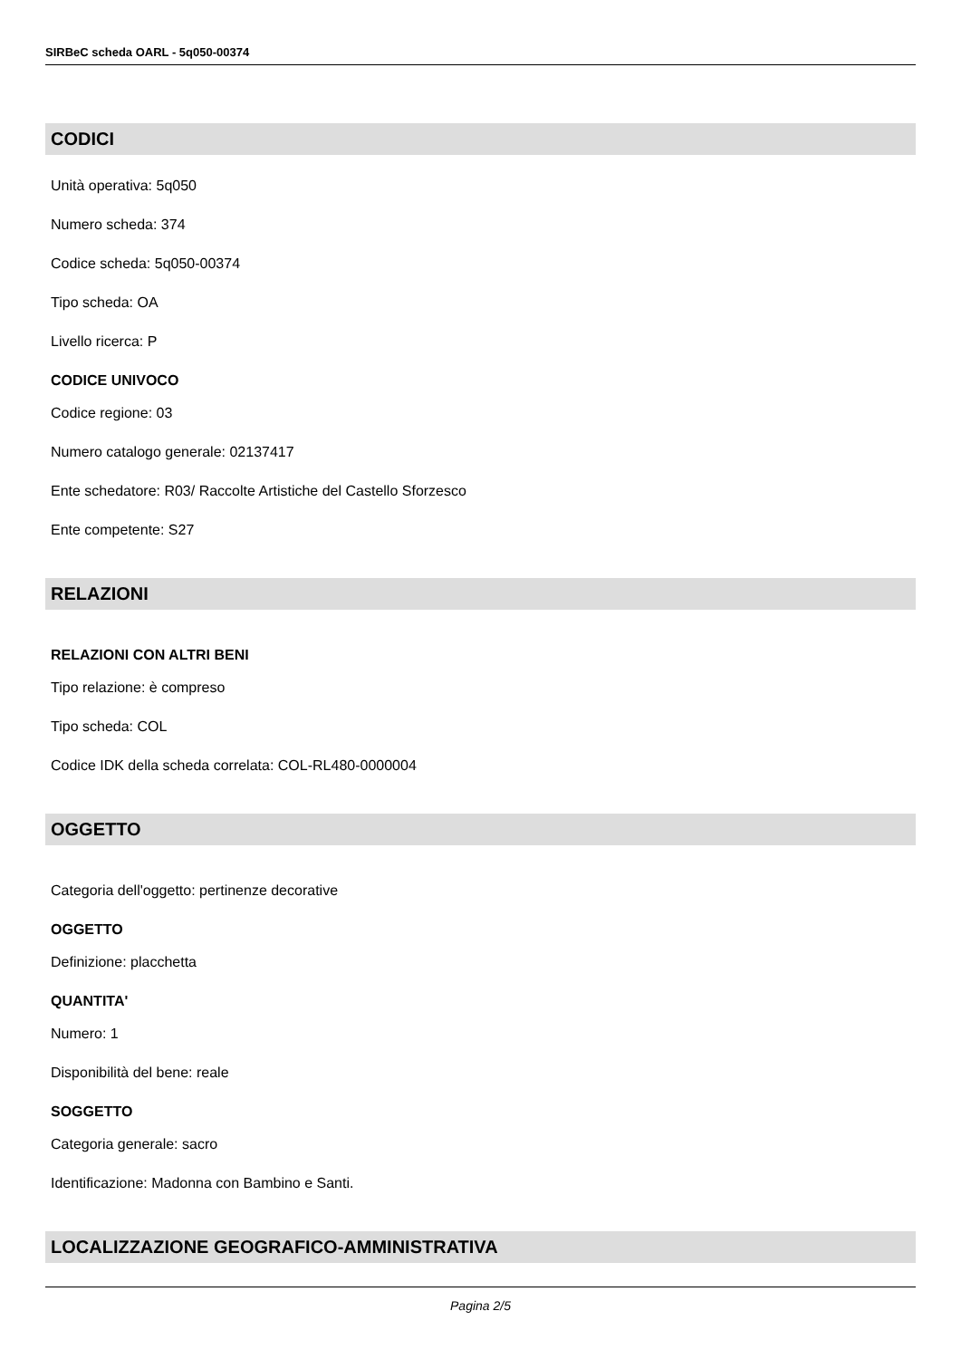SIRBeC scheda OARL - 5q050-00374
CODICI
Unità operativa: 5q050
Numero scheda: 374
Codice scheda: 5q050-00374
Tipo scheda: OA
Livello ricerca: P
CODICE UNIVOCO
Codice regione: 03
Numero catalogo generale: 02137417
Ente schedatore: R03/ Raccolte Artistiche del Castello Sforzesco
Ente competente: S27
RELAZIONI
RELAZIONI CON ALTRI BENI
Tipo relazione: è compreso
Tipo scheda: COL
Codice IDK della scheda correlata: COL-RL480-0000004
OGGETTO
Categoria dell'oggetto: pertinenze decorative
OGGETTO
Definizione: placchetta
QUANTITA'
Numero: 1
Disponibilità del bene: reale
SOGGETTO
Categoria generale: sacro
Identificazione: Madonna con Bambino e Santi.
LOCALIZZAZIONE GEOGRAFICO-AMMINISTRATIVA
Pagina 2/5